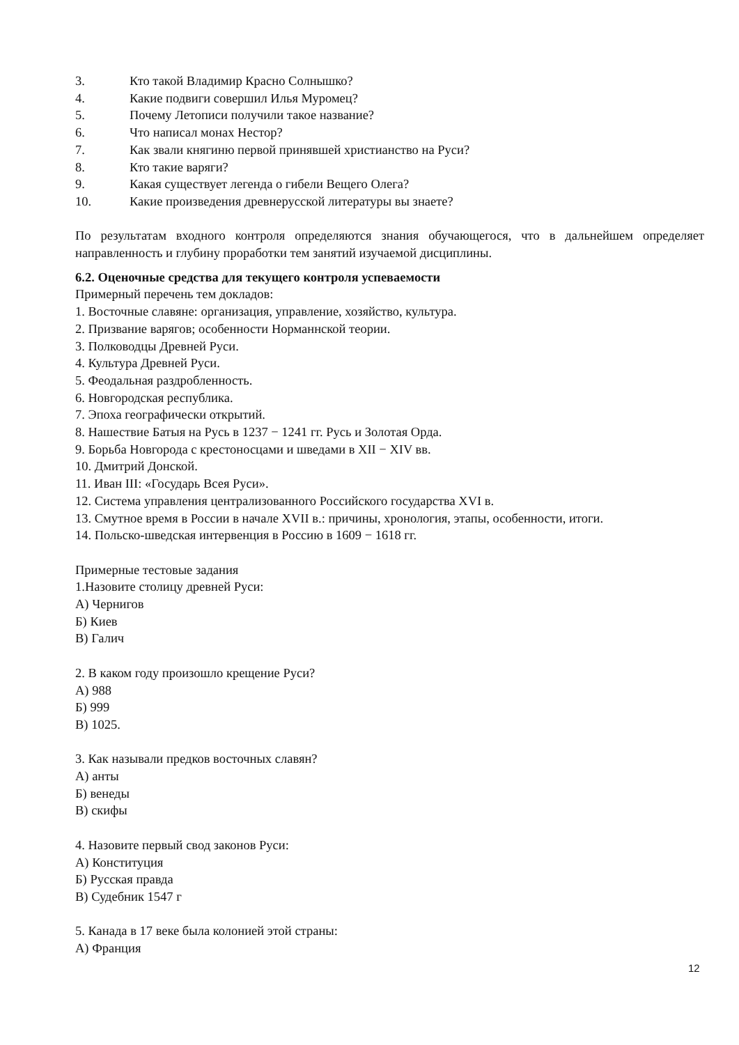3. Кто такой Владимир Красно Солнышко?
4. Какие подвиги совершил Илья Муромец?
5. Почему Летописи получили такое название?
6. Что написал монах Нестор?
7. Как звали княгиню первой принявшей христианство на Руси?
8. Кто такие варяги?
9. Какая существует легенда о гибели Вещего Олега?
10. Какие произведения древнерусской литературы вы знаете?
По результатам входного контроля определяются знания обучающегося, что в дальнейшем определяет направленность и глубину проработки тем занятий изучаемой дисциплины.
6.2. Оценочные средства для текущего контроля успеваемости
Примерный перечень тем докладов:
1. Восточные славяне: организация, управление, хозяйство, культура.
2. Призвание варягов; особенности Норманнской теории.
3. Полководцы Древней Руси.
4. Культура Древней Руси.
5. Феодальная раздробленность.
6. Новгородская республика.
7. Эпоха географически открытий.
8. Нашествие Батыя на Русь в 1237 − 1241 гг. Русь и Золотая Орда.
9. Борьба Новгорода с крестоносцами и шведами в XII − XIV вв.
10. Дмитрий Донской.
11. Иван III: «Государь Всея Руси».
12. Система управления централизованного Российского государства XVI в.
13. Смутное время в России в начале XVII в.: причины, хронология, этапы, особенности, итоги.
14. Польско-шведская интервенция в Россию в 1609 − 1618 гг.
Примерные тестовые задания
1.Назовите столицу древней Руси:
А) Чернигов
Б) Киев
В) Галич
2. В каком году произошло крещение Руси?
А) 988
Б) 999
В) 1025.
3. Как называли предков восточных славян?
А) анты
Б) венеды
В) скифы
4. Назовите первый свод законов Руси:
А) Конституция
Б) Русская правда
В) Судебник 1547 г
5. Канада в 17 веке была колонией этой страны:
А) Франция
12